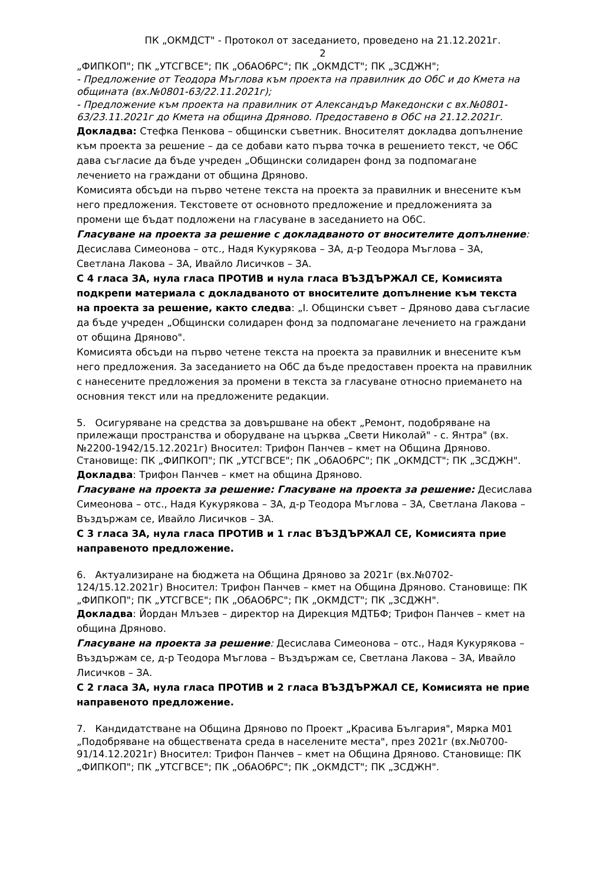ПК „ОКМДСТ" - Протокол от заседанието, проведено на 21.12.2021г.
2
„ФИПКОП"; ПК „УТСГВСЕ"; ПК „ОбАОбРС"; ПК „ОКМДСТ"; ПК „ЗСДЖН";
- Предложение от Теодора Мъглова към проекта на правилник до ОбС и до Кмета на общината (вх.№0801-63/22.11.2021г);
- Предложение към проекта на правилник от Александър Македонски с вх.№0801-63/23.11.2021г до Кмета на община Дряново. Предоставено в ОбС на 21.12.2021г.
Докладва: Стефка Пенкова – общински съветник. Вносителят докладва допълнение към проекта за решение – да се добави като първа точка в решението текст, че ОбС дава съгласие да бъде учреден „Общински солидарен фонд за подпомагане лечението на граждани от община Дряново.
Комисията обсъди на първо четене текста на проекта за правилник и внесените към него предложения. Текстовете от основното предложение и предложенията за промени ще бъдат подложени на гласуване в заседанието на ОбС.
Гласуване на проекта за решение с докладваното от вносителите допълнение: Десислава Симеонова – отс., Надя Кукурякова – ЗА, д-р Теодора Мъглова – ЗА, Светлана Лакова – ЗА, Ивайло Лисичков – ЗА.
С 4 гласа ЗА, нула гласа ПРОТИВ и нула гласа ВЪЗДЪРЖАЛ СЕ, Комисията подкрепи материала с докладваното от вносителите допълнение към текста на проекта за решение, както следва: „I. Общински съвет – Дряново дава съгласие да бъде учреден „Общински солидарен фонд за подпомагане лечението на граждани от община Дряново".
Комисията обсъди на първо четене текста на проекта за правилник и внесените към него предложения. За заседанието на ОбС да бъде предоставен проекта на правилник с нанесените предложения за промени в текста за гласуване относно приемането на основния текст или на предложените редакции.
5. Осигуряване на средства за довършване на обект „Ремонт, подобряване на прилежащи пространства и оборудване на църква „Свети Николай" - с. Янтра" (вх.№2200-1942/15.12.2021г) Вносител: Трифон Панчев – кмет на Община Дряново. Становище: ПК „ФИПКОП"; ПК „УТСГВСЕ"; ПК „ОбАОбРС"; ПК „ОКМДСТ"; ПК „ЗСДЖН".
Докладва: Трифон Панчев – кмет на община Дряново.
Гласуване на проекта за решение: Гласуване на проекта за решение: Десислава Симеонова – отс., Надя Кукурякова – ЗА, д-р Теодора Мъглова – ЗА, Светлана Лакова – Въздържам се, Ивайло Лисичков – ЗА.
С 3 гласа ЗА, нула гласа ПРОТИВ и 1 глас ВЪЗДЪРЖАЛ СЕ, Комисията прие направеното предложение.
6. Актуализиране на бюджета на Община Дряново за 2021г (вх.№0702-124/15.12.2021г) Вносител: Трифон Панчев – кмет на Община Дряново. Становище: ПК „ФИПКОП"; ПК „УТСГВСЕ"; ПК „ОбАОбРС"; ПК „ОКМДСТ"; ПК „ЗСДЖН".
Докладва: Йордан Млъзев – директор на Дирекция МДТБФ; Трифон Панчев – кмет на община Дряново.
Гласуване на проекта за решение: Десислава Симеонова – отс., Надя Кукурякова – Въздържам се, д-р Теодора Мъглова – Въздържам се, Светлана Лакова – ЗА, Ивайло Лисичков – ЗА.
С 2 гласа ЗА, нула гласа ПРОТИВ и 2 гласа ВЪЗДЪРЖАЛ СЕ, Комисията не прие направеното предложение.
7. Кандидатстване на Община Дряново по Проект „Красива България", Мярка М01 „Подобряване на обществената среда в населените места", през 2021г (вх.№0700-91/14.12.2021г) Вносител: Трифон Панчев – кмет на Община Дряново. Становище: ПК „ФИПКОП"; ПК „УТСГВСЕ"; ПК „ОбАОбРС"; ПК „ОКМДСТ"; ПК „ЗСДЖН".